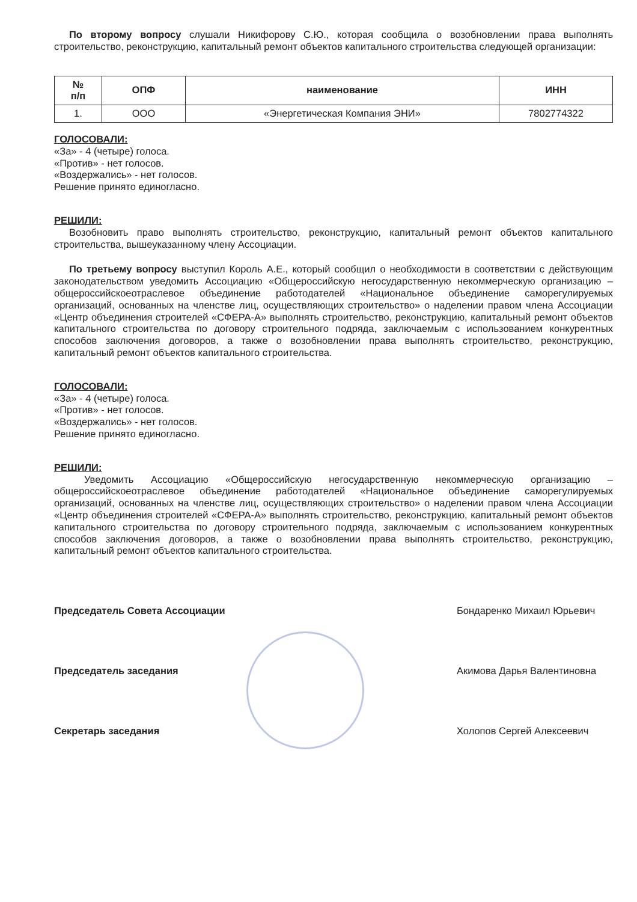По второму вопросу слушали Никифорову С.Ю., которая сообщила о возобновлении права выполнять строительство, реконструкцию, капитальный ремонт объектов капитального строительства следующей организации:
| № п/п | ОПФ | наименование | ИНН |
| --- | --- | --- | --- |
| 1. | ООО | «Энергетическая Компания ЭНИ» | 7802774322 |
ГОЛОСОВАЛИ:
«За» - 4 (четыре) голоса.
«Против» - нет голосов.
«Воздержались» - нет голосов.
Решение принято единогласно.
РЕШИЛИ:
Возобновить право выполнять строительство, реконструкцию, капитальный ремонт объектов капитального строительства, вышеуказанному члену Ассоциации.
По третьему вопросу выступил Король А.Е., который сообщил о необходимости в соответствии с действующим законодательством уведомить Ассоциацию «Общероссийскую негосударственную некоммерческую организацию – общероссийскоеотраслевое объединение работодателей «Национальное объединение саморегулируемых организаций, основанных на членстве лиц, осуществляющих строительство» о наделении правом члена Ассоциации «Центр объединения строителей «СФЕРА-А» выполнять строительство, реконструкцию, капитальный ремонт объектов капитального строительства по договору строительного подряда, заключаемым с использованием конкурентных способов заключения договоров, а также о возобновлении права выполнять строительство, реконструкцию, капитальный ремонт объектов капитального строительства.
ГОЛОСОВАЛИ:
«За» - 4 (четыре) голоса.
«Против» - нет голосов.
«Воздержались» - нет голосов.
Решение принято единогласно.
РЕШИЛИ:
Уведомить Ассоциацию «Общероссийскую негосударственную некоммерческую организацию – общероссийскоеотраслевое объединение работодателей «Национальное объединение саморегулируемых организаций, основанных на членстве лиц, осуществляющих строительство» о наделении правом члена Ассоциации «Центр объединения строителей «СФЕРА-А» выполнять строительство, реконструкцию, капитальный ремонт объектов капитального строительства по договору строительного подряда, заключаемым с использованием конкурентных способов заключения договоров, а также о возобновлении права выполнять строительство, реконструкцию, капитальный ремонт объектов капитального строительства.
Председатель Совета Ассоциации Бондаренко Михаил Юрьевич
Председатель заседания Акимова Дарья Валентиновна
Секретарь заседания Холопов Сергей Алексеевич